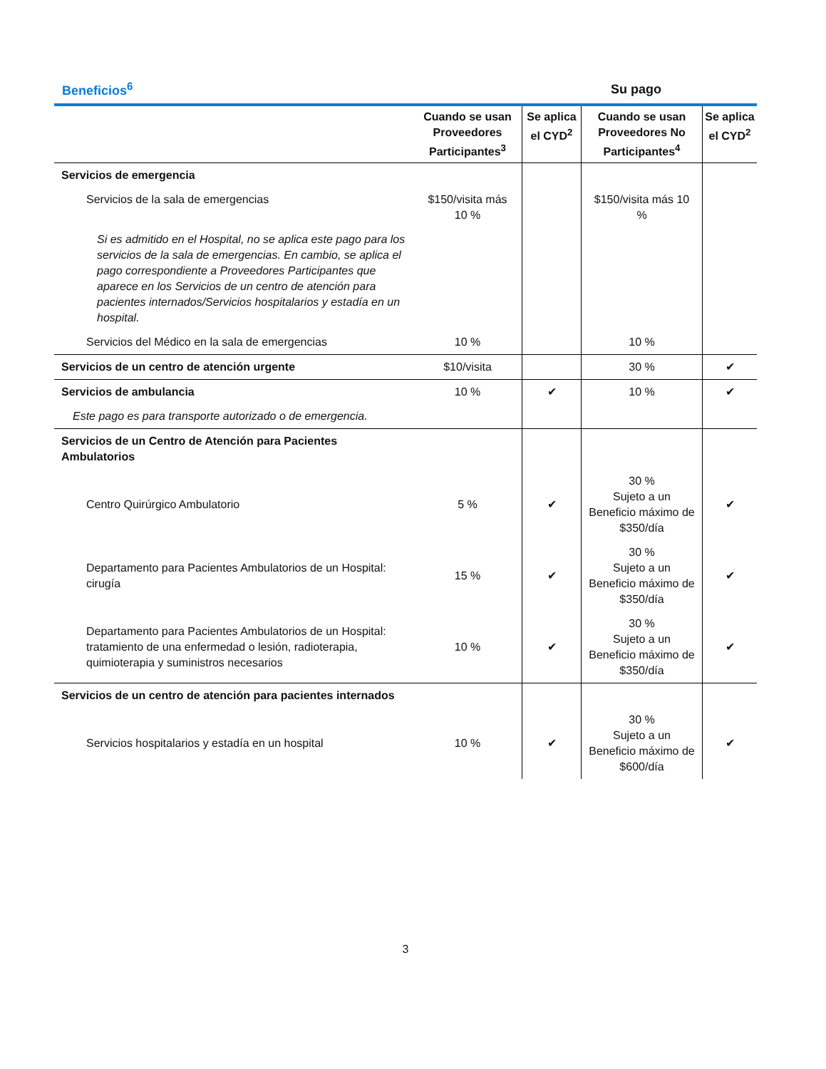Beneficios<sup>6</sup> Su pago
| | Cuando se usan Proveedores Participantes<sup>3</sup> | Se aplica el CYD<sup>2</sup> | Cuando se usan Proveedores No Participantes<sup>4</sup> | Se aplica el CYD<sup>2</sup> |
| --- | --- | --- | --- | --- |
| Servicios de emergencia | | | | |
| Servicios de la sala de emergencias | $150/visita más 10 % | | $150/visita más 10 % | |
| Si es admitido en el Hospital, no se aplica este pago para los servicios de la sala de emergencias. En cambio, se aplica el pago correspondiente a Proveedores Participantes que aparece en los Servicios de un centro de atención para pacientes internados/Servicios hospitalarios y estadía en un hospital. | | | | |
| Servicios del Médico en la sala de emergencias | 10 % | | 10 % | |
| Servicios de un centro de atención urgente | $10/visita | | 30 % | ✔ |
| Servicios de ambulancia | 10 % | ✔ | 10 % | ✔ |
| Este pago es para transporte autorizado o de emergencia. | | | | |
| Servicios de un Centro de Atención para Pacientes Ambulatorios | | | | |
| Centro Quirúrgico Ambulatorio | 5 % | ✔ | 30 % Sujeto a un Beneficio máximo de $350/día | ✔ |
| Departamento para Pacientes Ambulatorios de un Hospital: cirugía | 15 % | ✔ | 30 % Sujeto a un Beneficio máximo de $350/día | ✔ |
| Departamento para Pacientes Ambulatorios de un Hospital: tratamiento de una enfermedad o lesión, radioterapia, quimioterapia y suministros necesarios | 10 % | ✔ | 30 % Sujeto a un Beneficio máximo de $350/día | ✔ |
| Servicios de un centro de atención para pacientes internados | | | | |
| Servicios hospitalarios y estadía en un hospital | 10 % | ✔ | 30 % Sujeto a un Beneficio máximo de $600/día | ✔ |
3